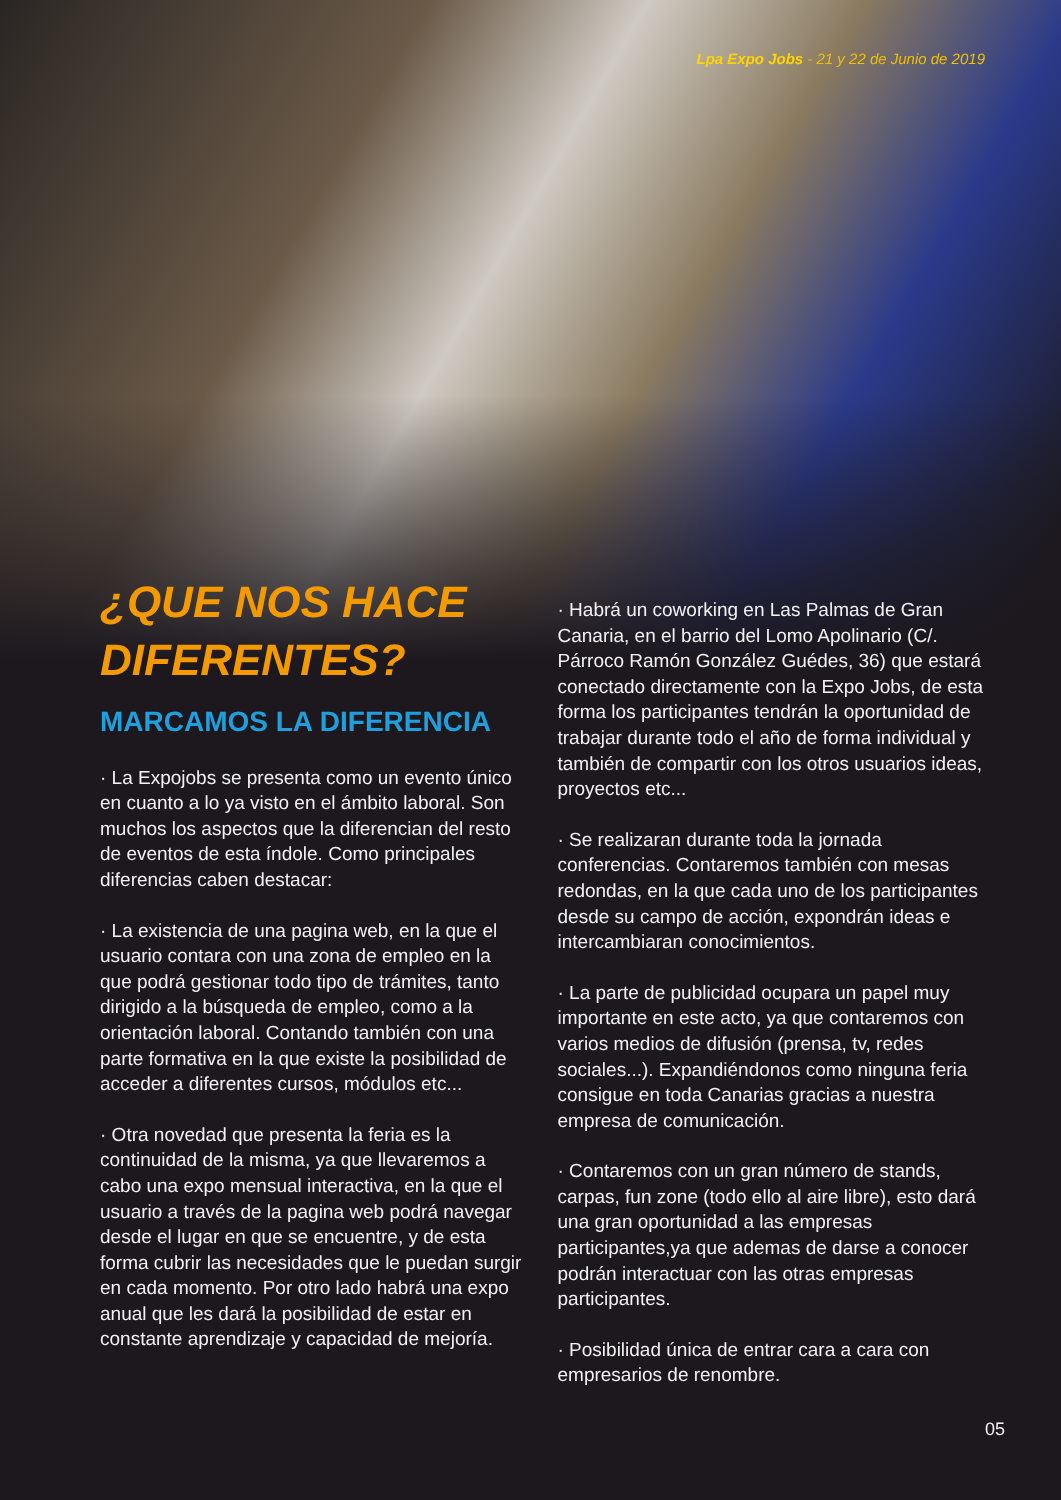Lpa Expo Jobs - 21 y 22 de Junio de 2019
¿QUE NOS HACE
DIFERENTES?
MARCAMOS LA DIFERENCIA
· La Expojobs se presenta como un evento único en cuanto a lo ya visto en el ámbito laboral. Son muchos los aspectos que la diferencian del resto de eventos de esta índole. Como principales diferencias caben destacar:
· La existencia de una pagina web, en la que el usuario contara con una zona de empleo en la que podrá gestionar todo tipo de trámites, tanto dirigido a la búsqueda de empleo, como a la orientación laboral. Contando también con una parte formativa en la que existe la posibilidad de acceder a diferentes cursos, módulos etc...
· Otra novedad que presenta la feria es la continuidad de la misma, ya que llevaremos a cabo una expo mensual interactiva, en la que el usuario a través de la pagina web podrá navegar desde el lugar en que se encuentre, y de esta forma cubrir las necesidades que le puedan surgir en cada momento. Por otro lado habrá una expo anual que les dará la posibilidad de estar en constante aprendizaje y capacidad de mejoría.
· Habrá un coworking en Las Palmas de Gran Canaria, en el barrio del Lomo Apolinario (C/. Párroco Ramón González Guédes, 36) que estará conectado directamente con la Expo Jobs, de esta forma los participantes tendrán la oportunidad de trabajar durante todo el año de forma individual y también de compartir con los otros usuarios ideas, proyectos etc...
· Se realizaran durante toda la jornada conferencias. Contaremos también con mesas redondas, en la que cada uno de los participantes desde su campo de acción, expondrán ideas e intercambiaran conocimientos.
· La parte de publicidad ocupara un papel muy importante en este acto, ya que contaremos con varios medios de difusión (prensa, tv, redes sociales...). Expandiéndonos como ninguna feria consigue en toda Canarias gracias a nuestra empresa de comunicación.
· Contaremos con un gran número de stands, carpas, fun zone (todo ello al aire libre), esto dará una gran oportunidad a las empresas participantes,ya que ademas de darse a conocer podrán interactuar con las otras empresas participantes.
· Posibilidad única de entrar cara a cara con empresarios de renombre.
05